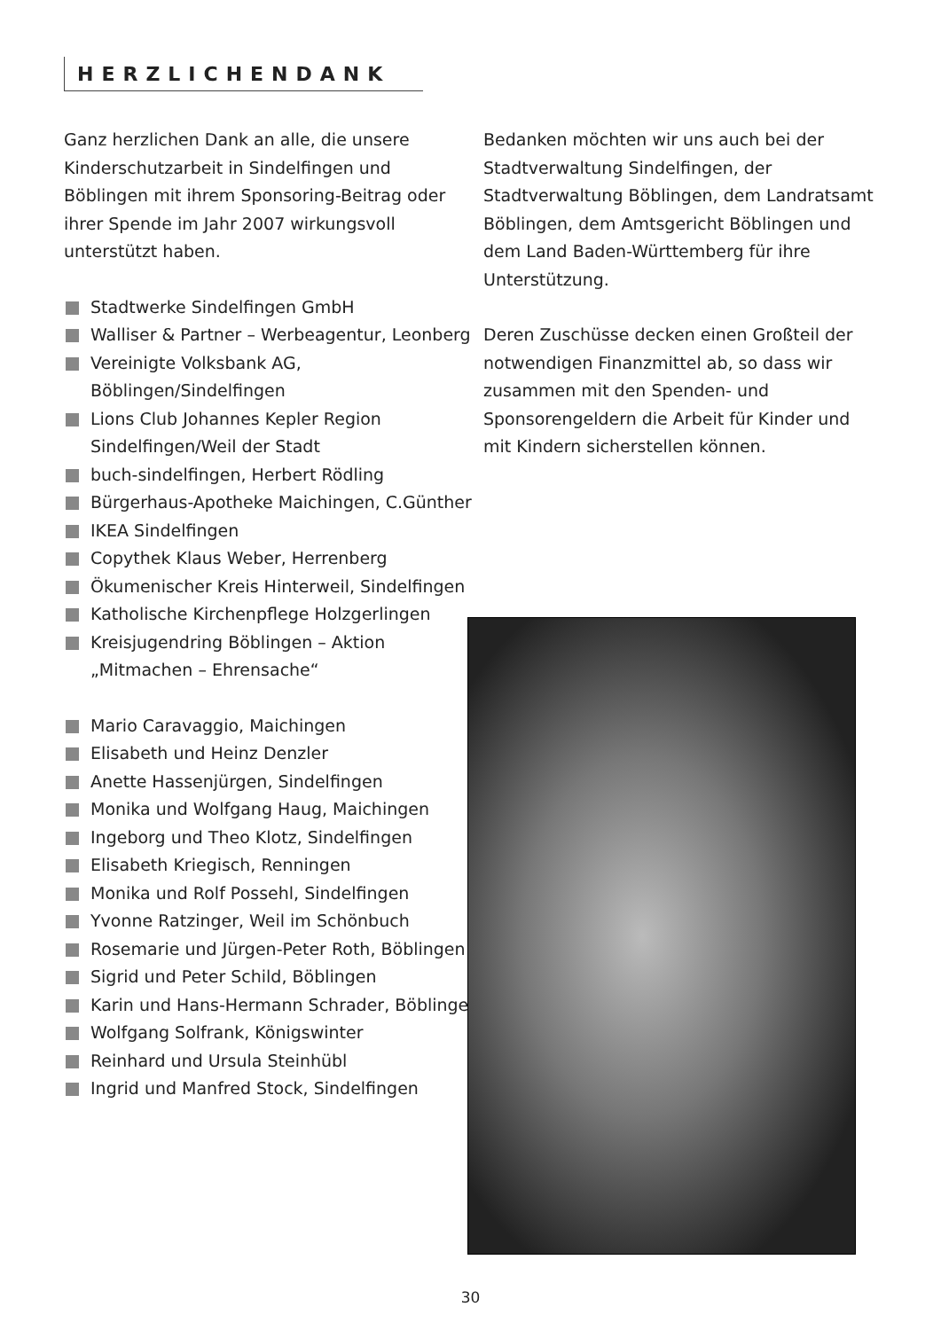HERZLICHENDANK
Ganz herzlichen Dank an alle, die unsere Kinderschutzarbeit in Sindelfingen und Böblingen mit ihrem Sponsoring-Beitrag oder ihrer Spende im Jahr 2007 wirkungsvoll unterstützt haben.
Stadtwerke Sindelfingen GmbH
Walliser & Partner – Werbeagentur, Leonberg
Vereinigte Volksbank AG, Böblingen/Sindelfingen
Lions Club Johannes Kepler Region Sindelfingen/Weil der Stadt
buch-sindelfingen, Herbert Rödling
Bürgerhaus-Apotheke Maichingen, C.Günther
IKEA Sindelfingen
Copythek Klaus Weber, Herrenberg
Ökumenischer Kreis Hinterweil, Sindelfingen
Katholische Kirchenpflege Holzgerlingen
Kreisjugendring Böblingen – Aktion „Mitmachen – Ehrensache“
Mario Caravaggio, Maichingen
Elisabeth und Heinz Denzler
Anette Hassenjürgen, Sindelfingen
Monika und Wolfgang Haug, Maichingen
Ingeborg und Theo Klotz, Sindelfingen
Elisabeth Kriegisch, Renningen
Monika und Rolf Possehl, Sindelfingen
Yvonne Ratzinger, Weil im Schönbuch
Rosemarie und Jürgen-Peter Roth, Böblingen
Sigrid und Peter Schild, Böblingen
Karin und Hans-Hermann Schrader, Böblingen
Wolfgang Solfrank, Königswinter
Reinhard und Ursula Steinhübl
Ingrid und Manfred Stock, Sindelfingen
Bedanken möchten wir uns auch bei der Stadtverwaltung Sindelfingen, der Stadtverwaltung Böblingen, dem Landratsamt Böblingen, dem Amtsgericht Böblingen und dem Land Baden-Württemberg für ihre Unterstützung.
Deren Zuschüsse decken einen Großteil der notwendigen Finanzmittel ab, so dass wir zusammen mit den Spenden- und Sponsorengeldern die Arbeit für Kinder und mit Kindern sicherstellen können.
30